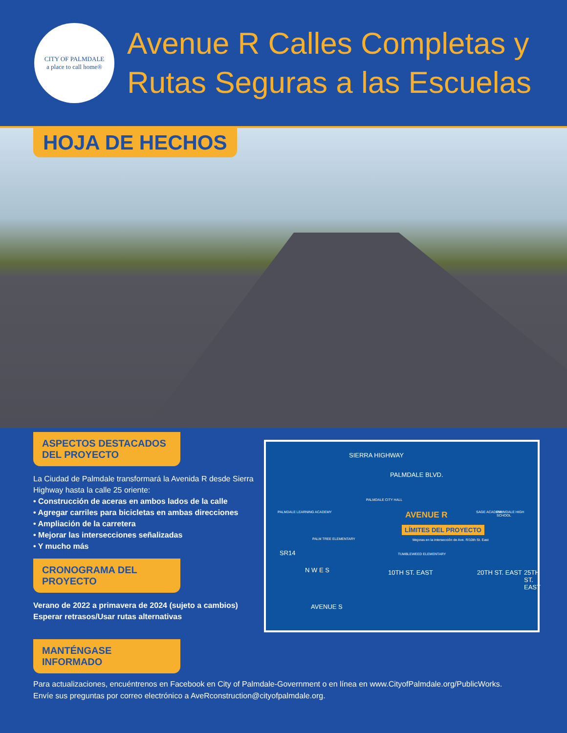CITY OF PALMDALE
a place to call home®
Avenue R Calles Completas y
Rutas Seguras a las Escuelas
HOJA DE HECHOS
ASPECTOS DESTACADOS
DEL PROYECTO
La Ciudad de Palmdale transformará la Avenida R desde Sierra Highway hasta la calle 25 oriente:
• Construcción de aceras en ambos lados de la calle
• Agregar carriles para bicicletas en ambas direcciones
• Ampliación de la carretera
• Mejorar las intersecciones señalizadas
• Y mucho más
CRONOGRAMA DEL
PROYECTO
Verano de 2022 a primavera de 2024 (sujeto a cambios)
Esperar retrasos/Usar rutas alternativas
SIERRA HIGHWAY
PALMDALE BLVD.
PALMDALE CITY HALL
PALMDALE LEARNING ACADEMY AVENUE R SAGE ACADEMY PALMDALE HIGH SCHOOL
LÍMITES DEL PROYECTO
PALM TREE ELEMENTARY Mejoras en la intersección de Ave. R/10th St. East
SR14 TUMBLEWEED ELEMENTARY
10TH ST. EAST 20TH ST. EAST 25TH ST. EAST N W E S
AVENUE S
MANTÉNGASE
INFORMADO
Para actualizaciones, encuéntrenos en Facebook en City of Palmdale-Government o en línea en www.CityofPalmdale.org/PublicWorks.
Envíe sus preguntas por correo electrónico a AveRconstruction@cityofpalmdale.org.